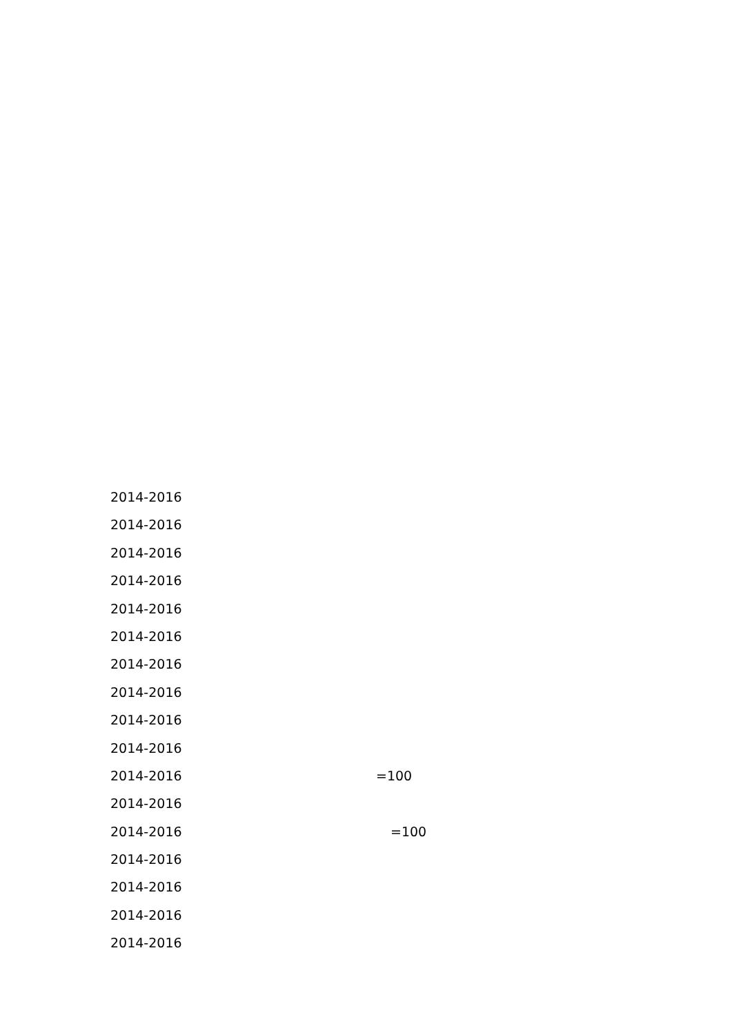2014-2016
2014-2016
2014-2016
2014-2016
2014-2016
2014-2016
2014-2016
2014-2016
2014-2016
2014-2016
2014-2016 =100
2014-2016
2014-2016 =100
2014-2016
2014-2016
2014-2016
2014-2016